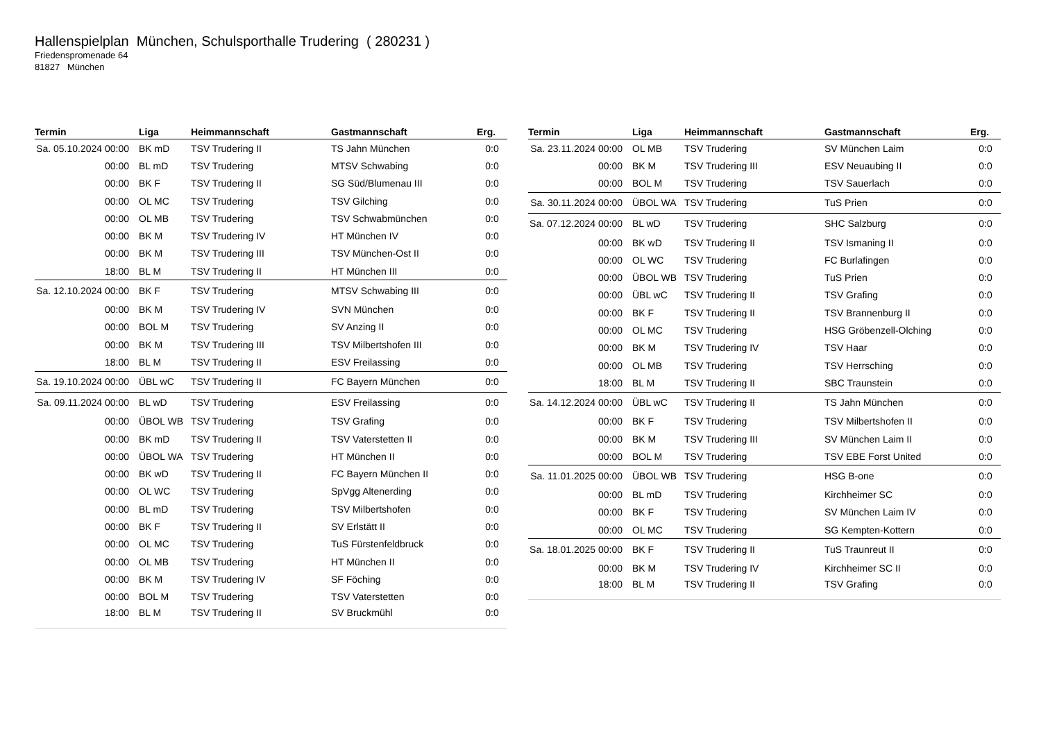Hallenspielplan München, Schulsporthalle Trudering ( 280231 )
Friedenspromenade 64
81827 München
| Termin | Liga | Heimmannschaft | Gastmannschaft | Erg. |
| --- | --- | --- | --- | --- |
| Sa. 05.10.2024 00:00 | BK mD | TSV Trudering II | TS Jahn München | 0:0 |
| 00:00 | BL mD | TSV Trudering | MTSV Schwabing | 0:0 |
| 00:00 | BK F | TSV Trudering II | SG Süd/Blumenau III | 0:0 |
| 00:00 | OL MC | TSV Trudering | TSV Gilching | 0:0 |
| 00:00 | OL MB | TSV Trudering | TSV Schwabmünchen | 0:0 |
| 00:00 | BK M | TSV Trudering IV | HT München IV | 0:0 |
| 00:00 | BK M | TSV Trudering III | TSV München-Ost II | 0:0 |
| 18:00 | BL M | TSV Trudering II | HT München III | 0:0 |
| Sa. 12.10.2024 00:00 | BK F | TSV Trudering | MTSV Schwabing III | 0:0 |
| 00:00 | BK M | TSV Trudering IV | SVN München | 0:0 |
| 00:00 | BOL M | TSV Trudering | SV Anzing II | 0:0 |
| 00:00 | BK M | TSV Trudering III | TSV Milbertshofen III | 0:0 |
| 18:00 | BL M | TSV Trudering II | ESV Freilassing | 0:0 |
| Sa. 19.10.2024 00:00 | ÜBL wC | TSV Trudering II | FC Bayern München | 0:0 |
| Sa. 09.11.2024 00:00 | BL wD | TSV Trudering | ESV Freilassing | 0:0 |
| 00:00 | ÜBOL WB | TSV Trudering | TSV Grafing | 0:0 |
| 00:00 | BK mD | TSV Trudering II | TSV Vaterstetten II | 0:0 |
| 00:00 | ÜBOL WA | TSV Trudering | HT München II | 0:0 |
| 00:00 | BK wD | TSV Trudering II | FC Bayern München II | 0:0 |
| 00:00 | OL WC | TSV Trudering | SpVgg Altenerding | 0:0 |
| 00:00 | BL mD | TSV Trudering | TSV Milbertshofen | 0:0 |
| 00:00 | BK F | TSV Trudering II | SV Erlstätt II | 0:0 |
| 00:00 | OL MC | TSV Trudering | TuS Fürstenfeldbruck | 0:0 |
| 00:00 | OL MB | TSV Trudering | HT München II | 0:0 |
| 00:00 | BK M | TSV Trudering IV | SF Föching | 0:0 |
| 00:00 | BOL M | TSV Trudering | TSV Vaterstetten | 0:0 |
| 18:00 | BL M | TSV Trudering II | SV Bruckmühl | 0:0 |
| Termin | Liga | Heimmannschaft | Gastmannschaft | Erg. |
| --- | --- | --- | --- | --- |
| Sa. 23.11.2024 00:00 | OL MB | TSV Trudering | SV München Laim | 0:0 |
| 00:00 | BK M | TSV Trudering III | ESV Neuaubing II | 0:0 |
| 00:00 | BOL M | TSV Trudering | TSV Sauerlach | 0:0 |
| Sa. 30.11.2024 00:00 | ÜBOL WA | TSV Trudering | TuS Prien | 0:0 |
| Sa. 07.12.2024 00:00 | BL wD | TSV Trudering | SHC Salzburg | 0:0 |
| 00:00 | BK wD | TSV Trudering II | TSV Ismaning II | 0:0 |
| 00:00 | OL WC | TSV Trudering | FC Burlafingen | 0:0 |
| 00:00 | ÜBOL WB | TSV Trudering | TuS Prien | 0:0 |
| 00:00 | ÜBL wC | TSV Trudering II | TSV Grafing | 0:0 |
| 00:00 | BK F | TSV Trudering II | TSV Brannenburg II | 0:0 |
| 00:00 | OL MC | TSV Trudering | HSG Gröbenzell-Olching | 0:0 |
| 00:00 | BK M | TSV Trudering IV | TSV Haar | 0:0 |
| 00:00 | OL MB | TSV Trudering | TSV Herrsching | 0:0 |
| 18:00 | BL M | TSV Trudering II | SBC Traunstein | 0:0 |
| Sa. 14.12.2024 00:00 | ÜBL wC | TSV Trudering II | TS Jahn München | 0:0 |
| 00:00 | BK F | TSV Trudering | TSV Milbertshofen II | 0:0 |
| 00:00 | BK M | TSV Trudering III | SV München Laim II | 0:0 |
| 00:00 | BOL M | TSV Trudering | TSV EBE Forst United | 0:0 |
| Sa. 11.01.2025 00:00 | ÜBOL WB | TSV Trudering | HSG B-one | 0:0 |
| 00:00 | BL mD | TSV Trudering | Kirchheimer SC | 0:0 |
| 00:00 | BK F | TSV Trudering | SV München Laim IV | 0:0 |
| 00:00 | OL MC | TSV Trudering | SG Kempten-Kottern | 0:0 |
| Sa. 18.01.2025 00:00 | BK F | TSV Trudering II | TuS Traunreut II | 0:0 |
| 00:00 | BK M | TSV Trudering IV | Kirchheimer SC II | 0:0 |
| 18:00 | BL M | TSV Trudering II | TSV Grafing | 0:0 |